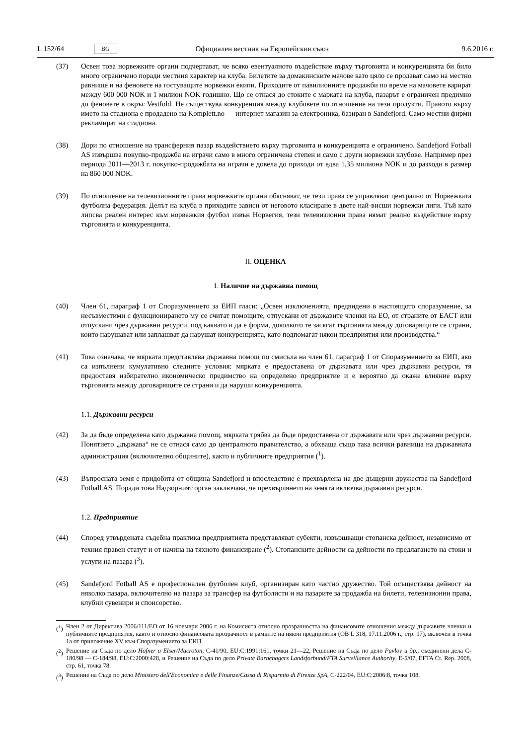L 152/64 BG Официален вестник на Европейския съюз 9.6.2016 г.
(37) Освен това норвежките органи подчертават, че всяко евентуалното въздействие върху търговията и конкуренцията би било много ограничено поради местния характер на клуба. Билетите за домакинските мачове като цяло се продават само на местно равнище и на феновете на гостуващите норвежки екипи. Приходите от павилионните продажби по време на мачовете варират между 600 000 NOK и 1 милион NOK годишно. Що се отнася до стоките с марката на клуба, пазарът е ограничен предимно до феновете в окръг Vestfold. Не съществува конкуренция между клубовете по отношение на тези продукти. Правото върху името на стадиона е продадено на Komplett.no — интернет магазин за електроника, базиран в Sandefjord. Само местни фирми рекламират на стадиона.
(38) Дори по отношение на трансферния пазар въздействието върху търговията и конкуренцията е ограничено. Sandefjord Fotball AS извършва покупко-продажба на играчи само в много ограничена степен и само с други норвежки клубове. Например през периода 2011—2013 г. покупко-продажбата на играчи е довела до приходи от едва 1,35 милиона NOK и до разходи в размер на 860 000 NOK.
(39) По отношение на телевизионните права норвежките органи обясняват, че тези права се управляват централно от Норвежката футболна федерация. Делът на клуба в приходите зависи от неговото класиране в двете най-висши норвежки лиги. Тъй като липсва реален интерес към норвежкия футбол извън Норвегия, тези телевизионни права нямат реално въздействие върху търговията и конкуренцията.
II. ОЦЕНКА
1. Наличие на държавна помощ
(40) Член 61, параграф 1 от Споразумението за ЕИП гласи: „Освен изключенията, предвидени в настоящото споразумение, за несъвместими с функционирането му се считат помощите, отпускани от държавите членки на ЕО, от страните от ЕАСТ или отпускани чрез държавни ресурси, под каквато и да е форма, доколкото те засягат търговията между договарящите се страни, които нарушават или заплашват да нарушат конкуренцията, като подпомагат някои предприятия или производства.“
(41) Това означава, че мярката представлява държавна помощ по смисъла на член 61, параграф 1 от Споразумението за ЕИП, ако са изпълнени кумулативно следните условия: мярката е предоставена от държавата или чрез държавни ресурси, тя предоставя избирателно икономическо предимство на определено предприятие и е вероятно да окаже влияние върху търговията между договарящите се страни и да наруши конкуренцията.
1.1. Държавни ресурси
(42) За да бъде определена като държавна помощ, мярката трябва да бъде предоставена от държавата или чрез държавни ресурси. Понятието „държава“ не се отнася само до централното правителство, а обхваща също така всички равнища на държавната администрация (включително общините), както и публичните предприятия (<sup>1</sup>).
(43) Въпросната земя е придобита от община Sandefjord и впоследствие е прехвърлена на две дъщерни дружества на Sandefjord Fotball AS. Поради това Надзорният орган заключава, че прехвърлянето на земята включва държавни ресурси.
1.2. Предприятие
(44) Според утвърдената съдебна практика предприятията представляват субекти, извършващи стопанска дейност, независимо от техния правен статут и от начина на тяхното финансиране (<sup>2</sup>). Стопанските дейности са дейности по предлагането на стоки и услуги на пазара (<sup>3</sup>).
(45) Sandefjord Fotball AS е професионален футболен клуб, организиран като частно дружество. Той осъществява дейност на няколко пазара, включително на пазара за трансфер на футболисти и на пазарите за продажба на билети, телевизионни права, клубни сувенири и спонсорство.
(<sup>1</sup>) Член 2 от Директива 2006/111/ЕО от 16 ноември 2006 г. на Комисията относно прозрачността на финансовите отношения между държавите членки и публичните предприятия, както и относно финансовата прозрачност в рамките на някои предприятия (ОВ L 318, 17.11.2006 г., стр. 17), включен в точка 1а от приложение XV към Споразумението за ЕИП.
(<sup>2</sup>) Решение на Съда по дело Höfner и Elser/Macroton, C-41/90, EU:C:1991:161, точки 21—22, Решение на Съда по дело Pavlov и др., съединени дела C-180/98 — C-184/98, EU:C:2000:428, и Решение на Съда по дело Private Barnehagers Landsforbund/FTA Surveillance Authority, E-5/07, EFTA Ct. Rep. 2008, стр. 61, точка 78.
(<sup>3</sup>) Решение на Съда по дело Ministero dell'Economica e delle Finanze/Cassa di Risparmio di Firenze SpA, C-222/04, EU:C:2006:8, точка 108.